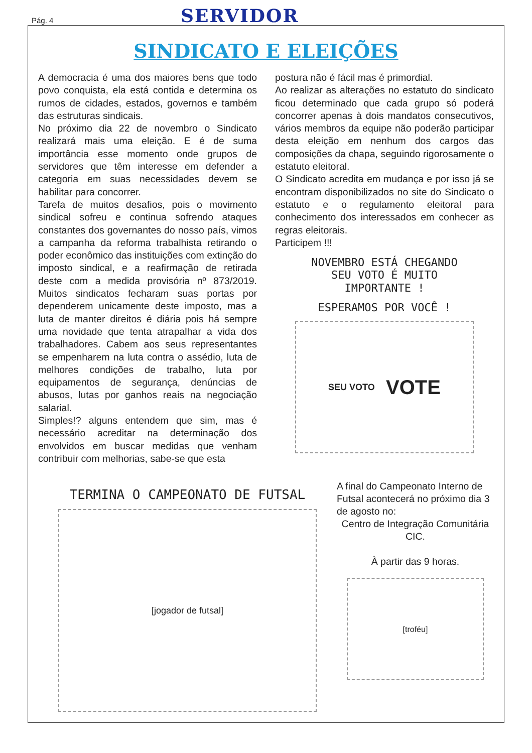Pág. 4 SERVIDOR
SINDICATO E ELEIÇÕES
A democracia é uma dos maiores bens que todo povo conquista, ela está contida e determina os rumos de cidades, estados, governos e também das estruturas sindicais.
No próximo dia 22 de novembro o Sindicato realizará mais uma eleição. E é de suma importância esse momento onde grupos de servidores que têm interesse em defender a categoria em suas necessidades devem se habilitar para concorrer.
Tarefa de muitos desafios, pois o movimento sindical sofreu e continua sofrendo ataques constantes dos governantes do nosso país, vimos a campanha da reforma trabalhista retirando o poder econômico das instituições com extinção do imposto sindical, e a reafirmação de retirada deste com a medida provisória nº 873/2019. Muitos sindicatos fecharam suas portas por dependerem unicamente deste imposto, mas a luta de manter direitos é diária pois há sempre uma novidade que tenta atrapalhar a vida dos trabalhadores. Cabem aos seus representantes se empenharem na luta contra o assédio, luta de melhores condições de trabalho, luta por equipamentos de segurança, denúncias de abusos, lutas por ganhos reais na negociação salarial.
Simples!? alguns entendem que sim, mas é necessário acreditar na determinação dos envolvidos em buscar medidas que venham contribuir com melhorias, sabe-se que esta
postura não é fácil mas é primordial.
Ao realizar as alterações no estatuto do sindicato ficou determinado que cada grupo só poderá concorrer apenas à dois mandatos consecutivos, vários membros da equipe não poderão participar desta eleição em nenhum dos cargos das composições da chapa, seguindo rigorosamente o estatuto eleitoral.
O Sindicato acredita em mudança e por isso já se encontram disponibilizados no site do Sindicato o estatuto e o regulamento eleitoral para conhecimento dos interessados em conhecer as regras eleitorais.
Participem !!!
NOVEMBRO ESTÁ CHEGANDO
SEU VOTO É MUITO
IMPORTANTE !
ESPERAMOS POR VOCÊ !
SEU VOTO VOTE
TERMINA O CAMPEONATO DE FUTSAL
[jogador de futsal]
A final do Campeonato Interno de Futsal acontecerá no próximo dia 3 de agosto no:
Centro de Integração Comunitária CIC.
À partir das 9 horas.
[troféu]